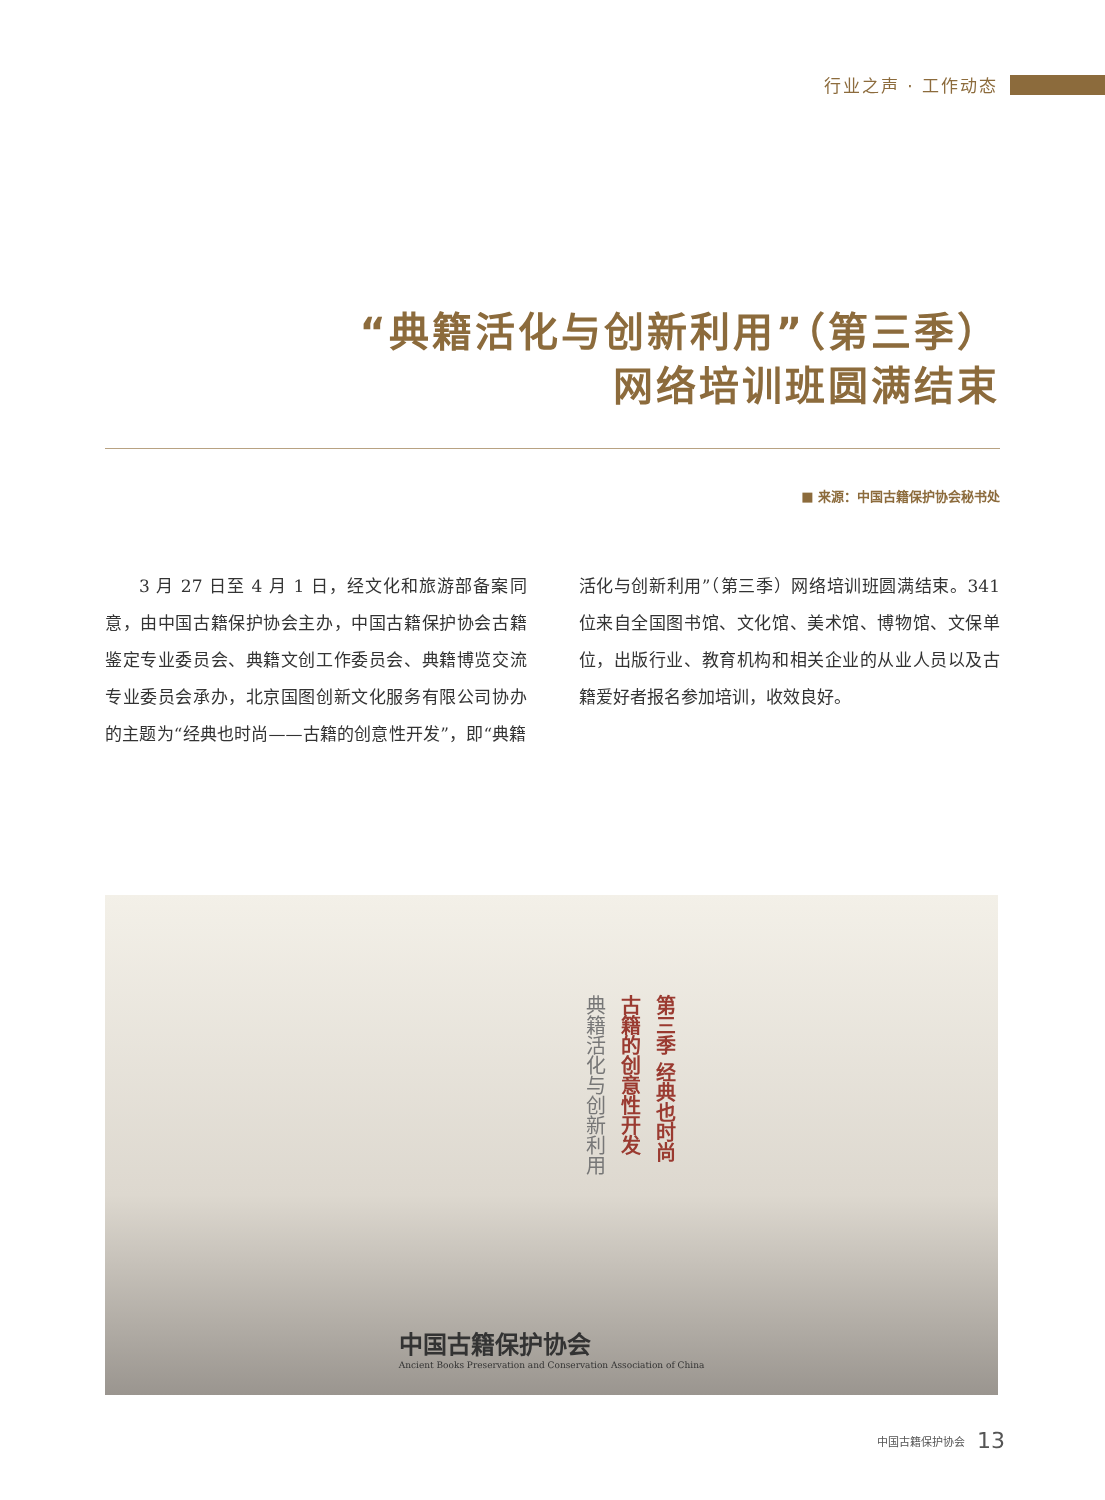行业之声 · 工作动态
“典籍活化与创新利用”（第三季）
网络培训班圆满结束
■ 来源：中国古籍保护协会秘书处
3 月 27 日至 4 月 1 日，经文化和旅游部备案同意，由中国古籍保护协会主办，中国古籍保护协会古籍鉴定专业委员会、典籍文创工作委员会、典籍博览交流专业委员会承办，北京国图创新文化服务有限公司协办的主题为“经典也时尚——古籍的创意性开发”，即“典籍活化与创新利用”（第三季）网络培训班圆满结束。341 位来自全国图书馆、文化馆、美术馆、博物馆、文保单位，出版行业、教育机构和相关企业的从业人员以及古籍爱好者报名参加培训，收效良好。
第三季 经典也时尚
古籍的创意性开发
典籍活化与创新利用
中国古籍保护协会
Ancient Books Preservation and Conservation Association of China
中国古籍保护协会 13